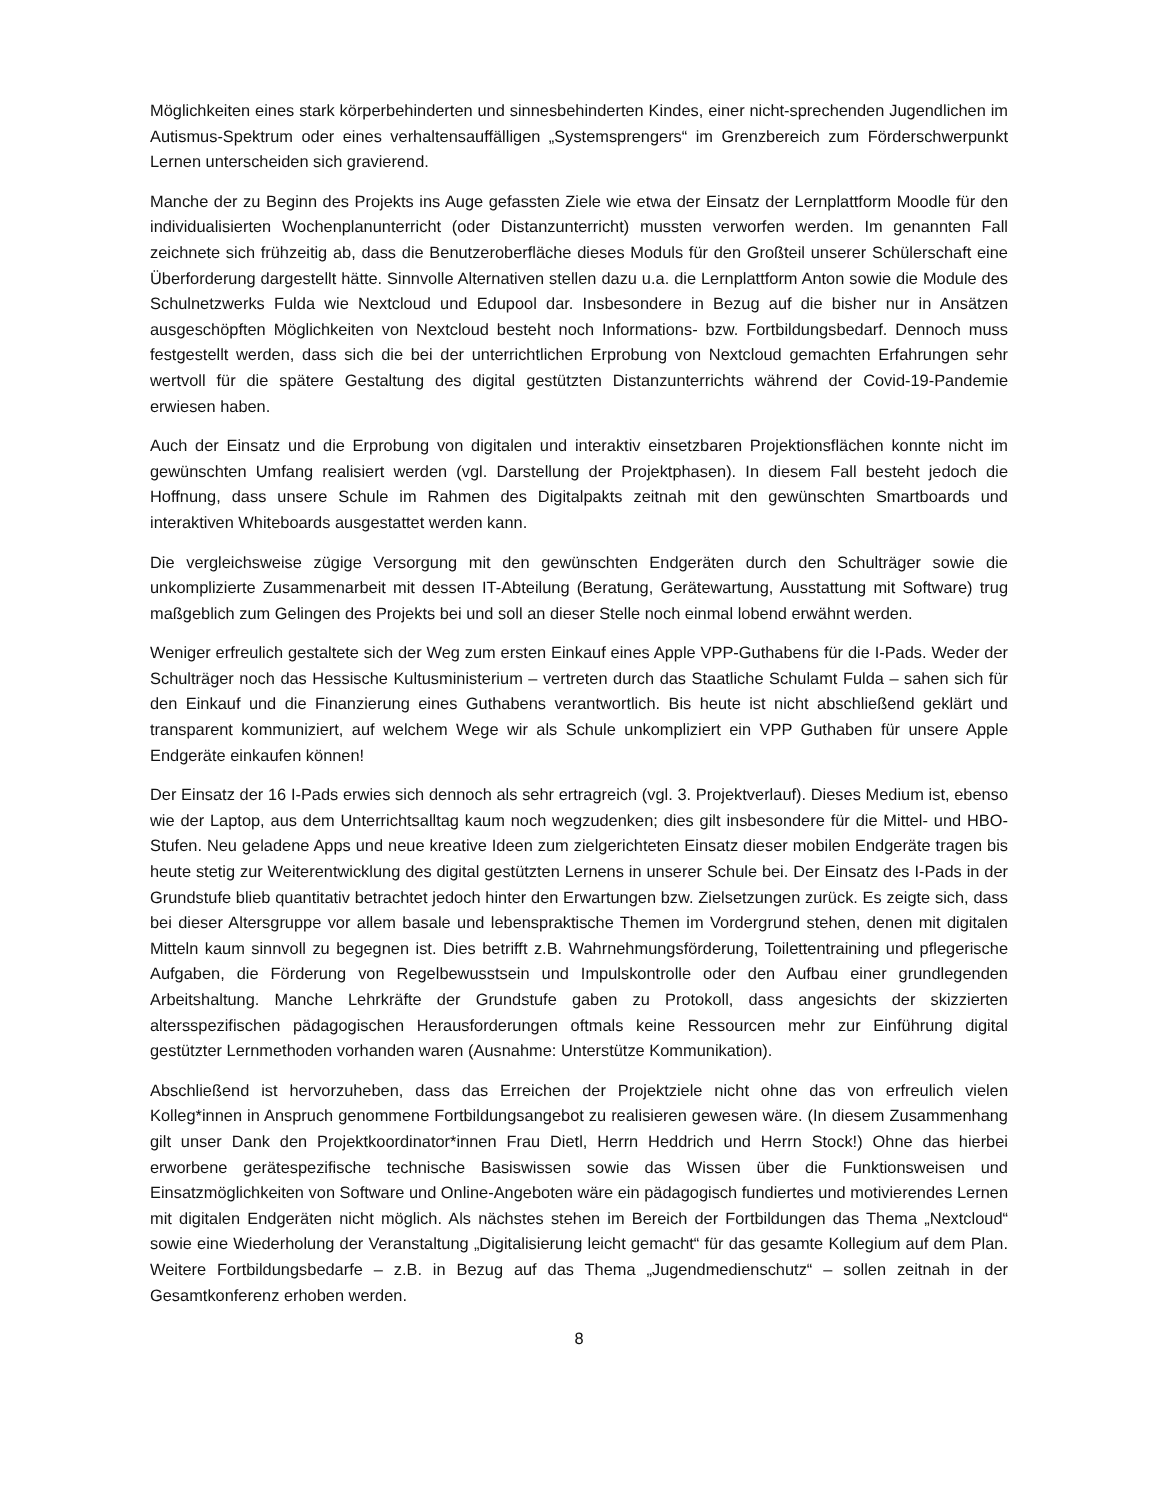Möglichkeiten eines stark körperbehinderten und sinnesbehinderten Kindes, einer nicht-sprechenden Jugendlichen im Autismus-Spektrum oder eines verhaltensauffälligen „Systemsprengers“ im Grenzbereich zum Förderschwerpunkt Lernen unterscheiden sich gravierend.
Manche der zu Beginn des Projekts ins Auge gefassten Ziele wie etwa der Einsatz der Lernplattform Moodle für den individualisierten Wochenplanunterricht (oder Distanzunterricht) mussten verworfen werden. Im genannten Fall zeichnete sich frühzeitig ab, dass die Benutzeroberfläche dieses Moduls für den Großteil unserer Schülerschaft eine Überforderung dargestellt hätte. Sinnvolle Alternativen stellen dazu u.a. die Lernplattform Anton sowie die Module des Schulnetzwerks Fulda wie Nextcloud und Edupool dar. Insbesondere in Bezug auf die bisher nur in Ansätzen ausgeschöpften Möglichkeiten von Nextcloud besteht noch Informations- bzw. Fortbildungsbedarf. Dennoch muss festgestellt werden, dass sich die bei der unterrichtlichen Erprobung von Nextcloud gemachten Erfahrungen sehr wertvoll für die spätere Gestaltung des digital gestützten Distanzunterrichts während der Covid-19-Pandemie erwiesen haben.
Auch der Einsatz und die Erprobung von digitalen und interaktiv einsetzbaren Projektionsflächen konnte nicht im gewünschten Umfang realisiert werden (vgl. Darstellung der Projektphasen). In diesem Fall besteht jedoch die Hoffnung, dass unsere Schule im Rahmen des Digitalpakts zeitnah mit den gewünschten Smartboards und interaktiven Whiteboards ausgestattet werden kann.
Die vergleichsweise zügige Versorgung mit den gewünschten Endgeräten durch den Schulträger sowie die unkomplizierte Zusammenarbeit mit dessen IT-Abteilung (Beratung, Gerätewartung, Ausstattung mit Software) trug maßgeblich zum Gelingen des Projekts bei und soll an dieser Stelle noch einmal lobend erwähnt werden.
Weniger erfreulich gestaltete sich der Weg zum ersten Einkauf eines Apple VPP-Guthabens für die I-Pads. Weder der Schulträger noch das Hessische Kultusministerium – vertreten durch das Staatliche Schulamt Fulda – sahen sich für den Einkauf und die Finanzierung eines Guthabens verantwortlich. Bis heute ist nicht abschließend geklärt und transparent kommuniziert, auf welchem Wege wir als Schule unkompliziert ein VPP Guthaben für unsere Apple Endgeräte einkaufen können!
Der Einsatz der 16 I-Pads erwies sich dennoch als sehr ertragreich (vgl. 3. Projektverlauf). Dieses Medium ist, ebenso wie der Laptop, aus dem Unterrichtsalltag kaum noch wegzudenken; dies gilt insbesondere für die Mittel- und HBO-Stufen. Neu geladene Apps und neue kreative Ideen zum zielgerichteten Einsatz dieser mobilen Endgeräte tragen bis heute stetig zur Weiterentwicklung des digital gestützten Lernens in unserer Schule bei. Der Einsatz des I-Pads in der Grundstufe blieb quantitativ betrachtet jedoch hinter den Erwartungen bzw. Zielsetzungen zurück. Es zeigte sich, dass bei dieser Altersgruppe vor allem basale und lebenspraktische Themen im Vordergrund stehen, denen mit digitalen Mitteln kaum sinnvoll zu begegnen ist. Dies betrifft z.B. Wahrnehmungsförderung, Toilettentraining und pflegerische Aufgaben, die Förderung von Regelbewusstsein und Impulskontrolle oder den Aufbau einer grundlegenden Arbeitshaltung. Manche Lehrkräfte der Grundstufe gaben zu Protokoll, dass angesichts der skizzierten altersspezifischen pädagogischen Herausforderungen oftmals keine Ressourcen mehr zur Einführung digital gestützter Lernmethoden vorhanden waren (Ausnahme: Unterstütze Kommunikation).
Abschließend ist hervorzuheben, dass das Erreichen der Projektziele nicht ohne das von erfreulich vielen Kolleg*innen in Anspruch genommene Fortbildungsangebot zu realisieren gewesen wäre. (In diesem Zusammenhang gilt unser Dank den Projektkoordinator*innen Frau Dietl, Herrn Heddrich und Herrn Stock!) Ohne das hierbei erworbene gerätespezifische technische Basiswissen sowie das Wissen über die Funktionsweisen und Einsatzmöglichkeiten von Software und Online-Angeboten wäre ein pädagogisch fundiertes und motivierendes Lernen mit digitalen Endgeräten nicht möglich. Als nächstes stehen im Bereich der Fortbildungen das Thema „Nextcloud“ sowie eine Wiederholung der Veranstaltung „Digitalisierung leicht gemacht“ für das gesamte Kollegium auf dem Plan. Weitere Fortbildungsbedarfe – z.B. in Bezug auf das Thema „Jugendmedienschutz“ – sollen zeitnah in der Gesamtkonferenz erhoben werden.
8